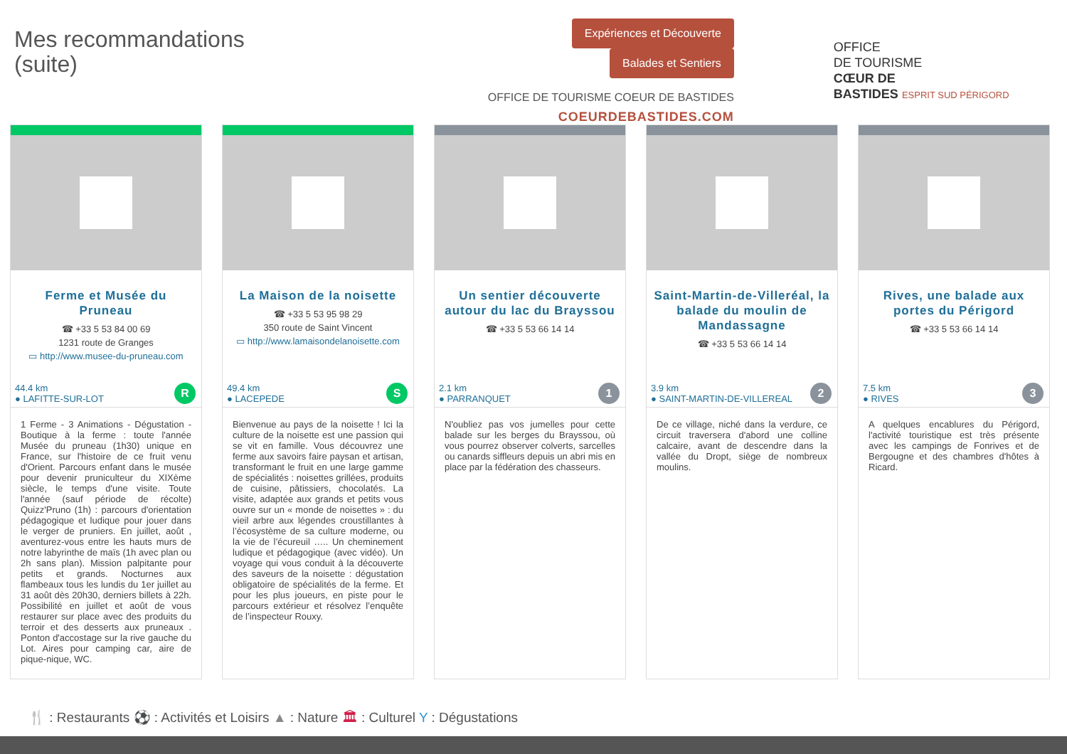Mes recommandations
(suite)
Expériences et Découverte Balades et Sentiers
OFFICE DE TOURISME COEUR DE BASTIDES
COEURDEBASTIDES.COM
OFFICE
DE TOURISME
CŒUR DE
BASTIDES ESPRIT SUD PÉRIGORD
Ferme et Musée du Pruneau
☎ +33 5 53 84 00 69
1231 route de Granges
▭ http://www.musee-du-pruneau.com
44.4 km
● LAFITTE-SUR-LOT
R
1 Ferme - 3 Animations - Dégustation - Boutique à la ferme : toute l'année Musée du pruneau (1h30) unique en France, sur l'histoire de ce fruit venu d'Orient. Parcours enfant dans le musée pour devenir pruniculteur du XIXème siècle, le temps d'une visite. Toute l'année (sauf période de récolte) Quizz'Pruno (1h) : parcours d'orientation pédagogique et ludique pour jouer dans le verger de pruniers. En juillet, août , aventurez-vous entre les hauts murs de notre labyrinthe de maïs (1h avec plan ou 2h sans plan). Mission palpitante pour petits et grands. Nocturnes aux flambeaux tous les lundis du 1er juillet au 31 août dès 20h30, derniers billets à 22h. Possibilité en juillet et août de vous restaurer sur place avec des produits du terroir et des desserts aux pruneaux . Ponton d'accostage sur la rive gauche du Lot. Aires pour camping car, aire de pique-nique, WC.
La Maison de la noisette
☎ +33 5 53 95 98 29
350 route de Saint Vincent
▭ http://www.lamaisondelanoisette.com
49.4 km
● LACEPEDE
S
Bienvenue au pays de la noisette ! Ici la culture de la noisette est une passion qui se vit en famille. Vous découvrez une ferme aux savoirs faire paysan et artisan, transformant le fruit en une large gamme de spécialités : noisettes grillées, produits de cuisine, pâtissiers, chocolatés. La visite, adaptée aux grands et petits vous ouvre sur un « monde de noisettes » : du vieil arbre aux légendes croustillantes à l’écosystème de sa culture moderne, ou la vie de l’écureuil ….. Un cheminement ludique et pédagogique (avec vidéo). Un voyage qui vous conduit à la découverte des saveurs de la noisette : dégustation obligatoire de spécialités de la ferme. Et pour les plus joueurs, en piste pour le parcours extérieur et résolvez l’enquête de l’inspecteur Rouxy.
Un sentier découverte autour du lac du Brayssou
☎ +33 5 53 66 14 14
2.1 km
● PARRANQUET
1
N'oubliez pas vos jumelles pour cette balade sur les berges du Brayssou, où vous pourrez observer colverts, sarcelles ou canards siffleurs depuis un abri mis en place par la fédération des chasseurs.
Saint-Martin-de-Villeréal, la balade du moulin de Mandassagne
☎ +33 5 53 66 14 14
3.9 km
● SAINT-MARTIN-DE-VILLEREAL
2
De ce village, niché dans la verdure, ce circuit traversera d'abord une colline calcaire, avant de descendre dans la vallée du Dropt, siège de nombreux moulins.
Rives, une balade aux portes du Périgord
☎ +33 5 53 66 14 14
7.5 km
● RIVES
3
A quelques encablures du Périgord, l'activité touristique est très présente avec les campings de Fonrives et de Bergougne et des chambres d'hôtes à Ricard.
🍴 : Restaurants ⚽ : Activités et Loisirs ▲ : Nature 🏛 : Culturel Y : Dégustations